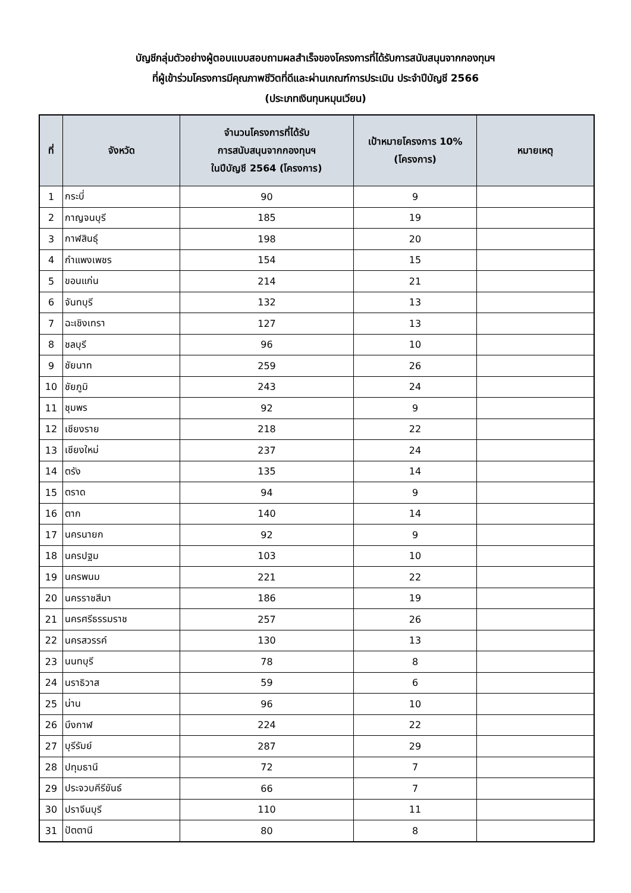บัญชีกลุ่มตัวอย่างผู้ตอบแบบสอบถามผลสำเร็จของโครงการที่ได้รับการสนับสนุนจากกองทุนฯ
ที่ผู้เข้าร่วมโครงการมีคุณภาพชีวิตที่ดีและผ่านเกณฑ์การประเมิน ประจำปีบัญชี 2566
(ประเภทเงินทุนหมุนเวียน)
| ที่ | จังหวัด | จำนวนโครงการที่ได้รับ การสนับสนุนจากกองทุนฯ ในปีบัญชี 2564 (โครงการ) | เป้าหมายโครงการ 10% (โครงการ) | หมายเหตุ |
| --- | --- | --- | --- | --- |
| 1 | กระบี่ | 90 | 9 | |
| 2 | กาญจนบุรี | 185 | 19 | |
| 3 | กาฬสินธุ์ | 198 | 20 | |
| 4 | กำแพงเพชร | 154 | 15 | |
| 5 | ขอนแก่น | 214 | 21 | |
| 6 | จันทบุรี | 132 | 13 | |
| 7 | ฉะเชิงเทรา | 127 | 13 | |
| 8 | ชลบุรี | 96 | 10 | |
| 9 | ชัยนาท | 259 | 26 | |
| 10 | ชัยภูมิ | 243 | 24 | |
| 11 | ชุมพร | 92 | 9 | |
| 12 | เชียงราย | 218 | 22 | |
| 13 | เชียงใหม่ | 237 | 24 | |
| 14 | ตรัง | 135 | 14 | |
| 15 | ตราด | 94 | 9 | |
| 16 | ตาก | 140 | 14 | |
| 17 | นครนายก | 92 | 9 | |
| 18 | นครปฐม | 103 | 10 | |
| 19 | นครพนม | 221 | 22 | |
| 20 | นครราชสีมา | 186 | 19 | |
| 21 | นครศรีธรรมราช | 257 | 26 | |
| 22 | นครสวรรค์ | 130 | 13 | |
| 23 | นนทบุรี | 78 | 8 | |
| 24 | นราธิวาส | 59 | 6 | |
| 25 | น่าน | 96 | 10 | |
| 26 | บึงกาฬ | 224 | 22 | |
| 27 | บุรีรัมย์ | 287 | 29 | |
| 28 | ปทุมธานี | 72 | 7 | |
| 29 | ประจวบคีรีขันธ์ | 66 | 7 | |
| 30 | ปราจีนบุรี | 110 | 11 | |
| 31 | ปัตตานี | 80 | 8 | |